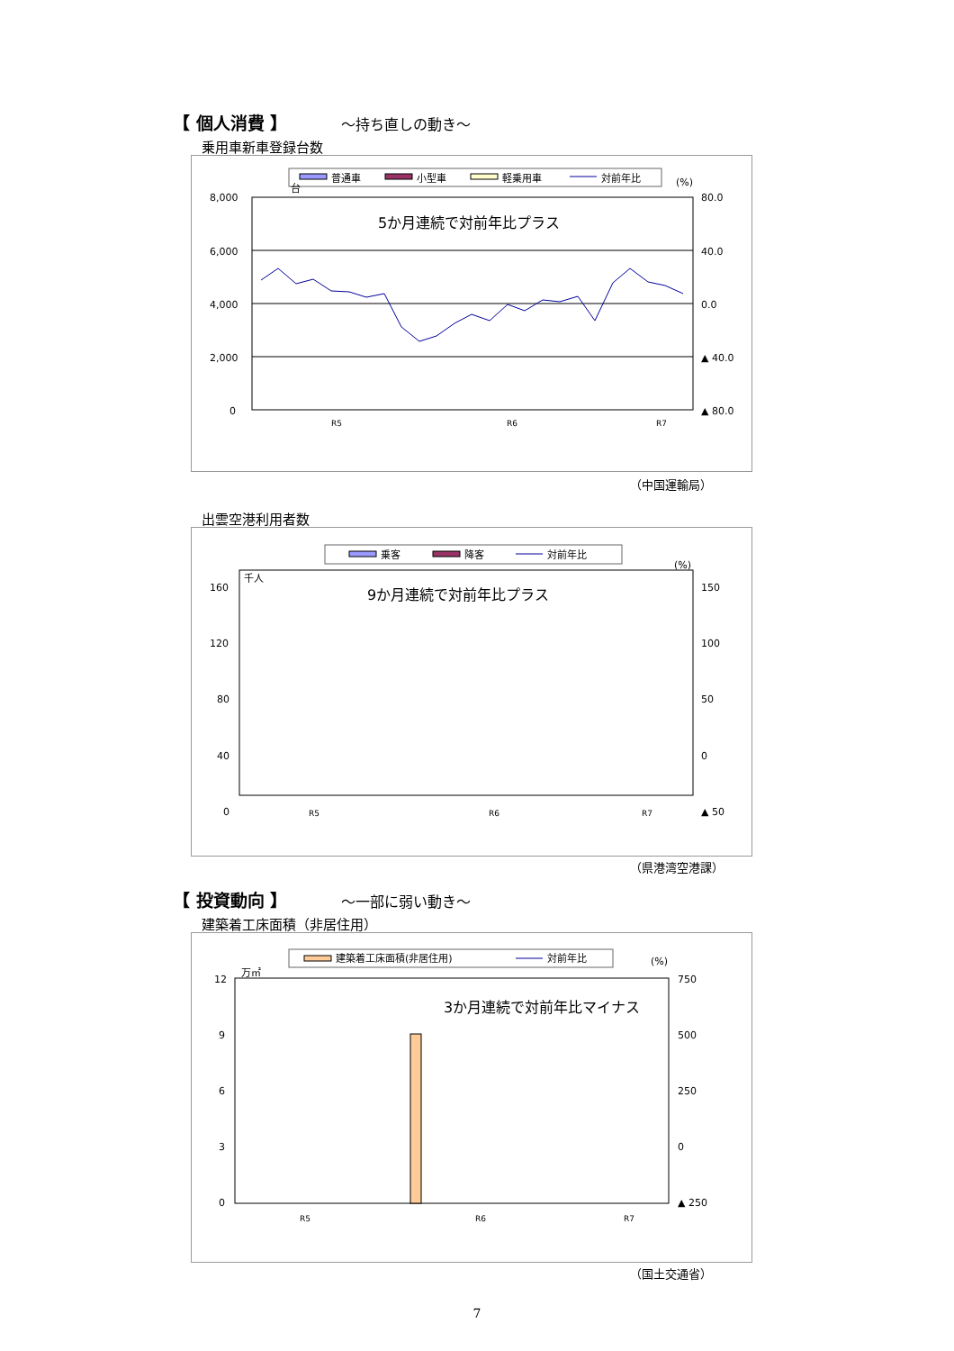【 個人消費 】 ～持ち直しの動き～
乗用車新車登録台数
普通車
小型車
軽乗用車
対前年比
8,000
6,000
4,000
2,000
0
台
(%)
80.0
40.0
0.0
▲ 40.0
▲ 80.0
5か月連続で対前年比プラス
R5
R6
R7
（中国運輸局）
出雲空港利用者数
乗客
降客
対前年比
160
120
80
40
0
千人
(%)
150
100
50
0
▲ 50
9か月連続で対前年比プラス
R5
R6
R7
（県港湾空港課）
【 投資動向 】 ～一部に弱い動き～
建築着工床面積（非居住用）
建築着工床面積(非居住用)
対前年比
12
9
6
3
0
万㎡
(%)
750
500
250
0
▲ 250
3か月連続で対前年比マイナス
R5
R6
R7
（国土交通省）
7